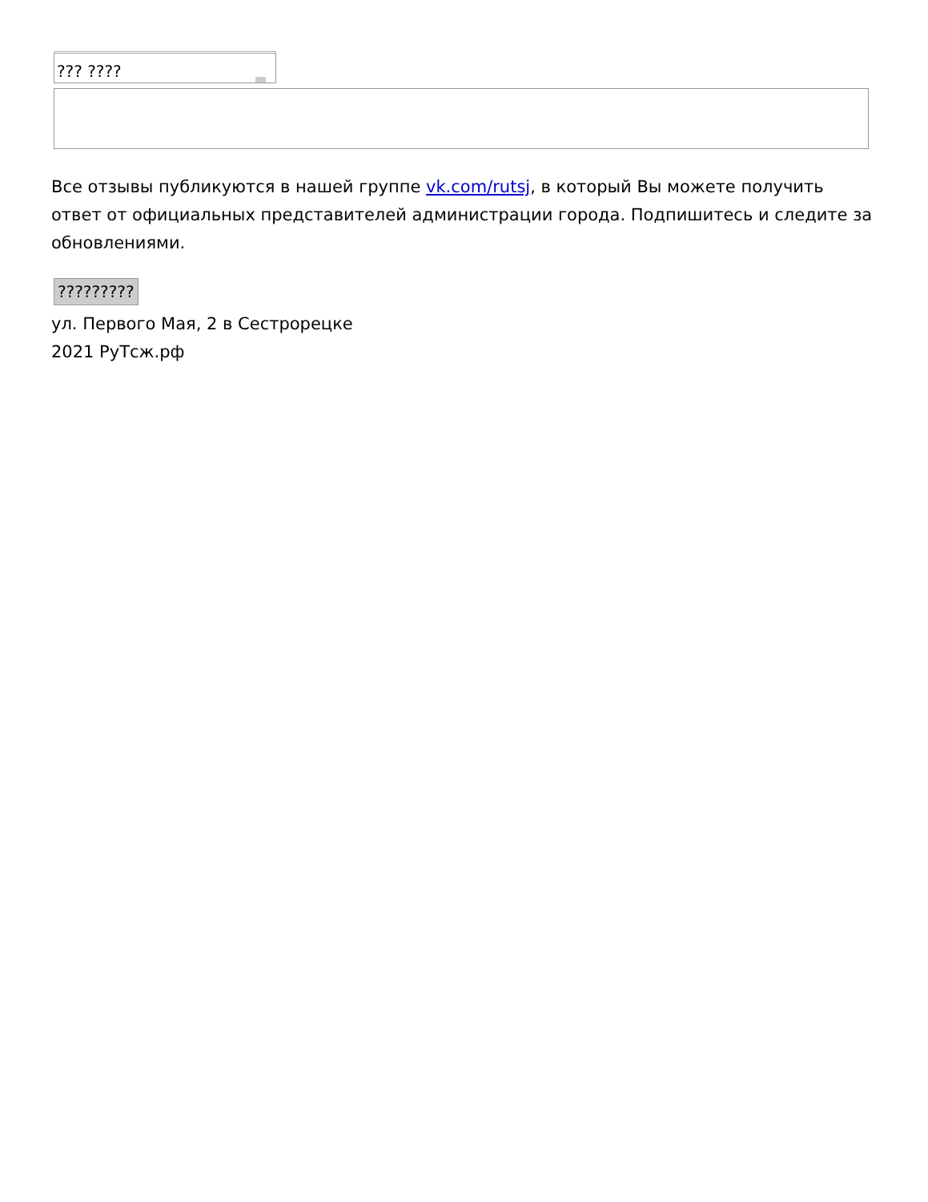??? ????
Все отзывы публикуются в нашей группе vk.com/rutsj, в который Вы можете получить ответ от официальных представителей администрации города. Подпишитесь и следите за обновлениями.
?????????
ул. Первого Мая, 2 в Сестрорецке
2021 РуТсж.рф